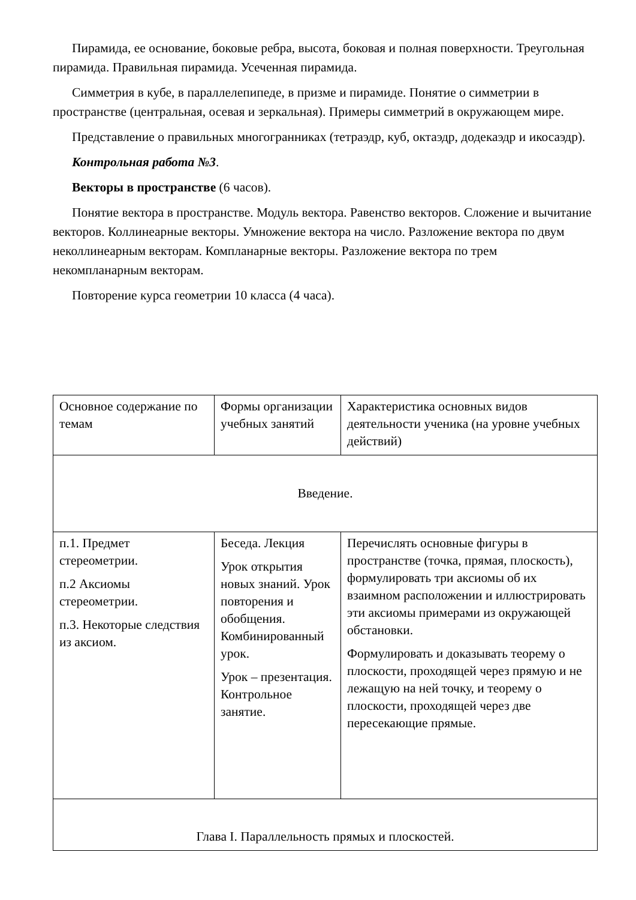Пирамида, ее основание, боковые ребра, высота, боковая и полная поверхности. Треугольная пирамида. Правильная пирамида. Усеченная пирамида.
Симметрия в кубе, в параллелепипеде, в призме и пирамиде. Понятие о симметрии в пространстве (центральная, осевая и зеркальная). Примеры симметрий в окружающем мире.
Представление о правильных многогранниках (тетраэдр, куб, октаэдр, додекаэдр и икосаэдр).
Контрольная работа №3.
Векторы в пространстве (6 часов).
Понятие вектора в пространстве. Модуль вектора. Равенство векторов. Сложение и вычитание векторов. Коллинеарные векторы. Умножение вектора на число. Разложение вектора по двум неколлинеарным векторам. Компланарные векторы. Разложение вектора по трем некомпланарным векторам.
Повторение курса геометрии 10 класса (4 часа).
| Основное содержание по темам | Формы организации учебных занятий | Характеристика основных видов деятельности ученика (на уровне учебных действий) |
| Введение. | | |
| п.1. Предмет стереометрии. п.2 Аксиомы стереометрии. п.3. Некоторые следствия из аксиом. | Беседа. Лекция Урок открытия новых знаний. Урок повторения и обобщения. Комбинированный урок. Урок – презентация. Контрольное занятие. | Перечислять основные фигуры в пространстве (точка, прямая, плоскость), формулировать три аксиомы об их взаимном расположении и иллюстрировать эти аксиомы примерами из окружающей обстановки. Формулировать и доказывать теорему о плоскости, проходящей через прямую и не лежащую на ней точку, и теорему о плоскости, проходящей через две пересекающие прямые. |
| Глава I. Параллельность прямых и плоскостей. | | |